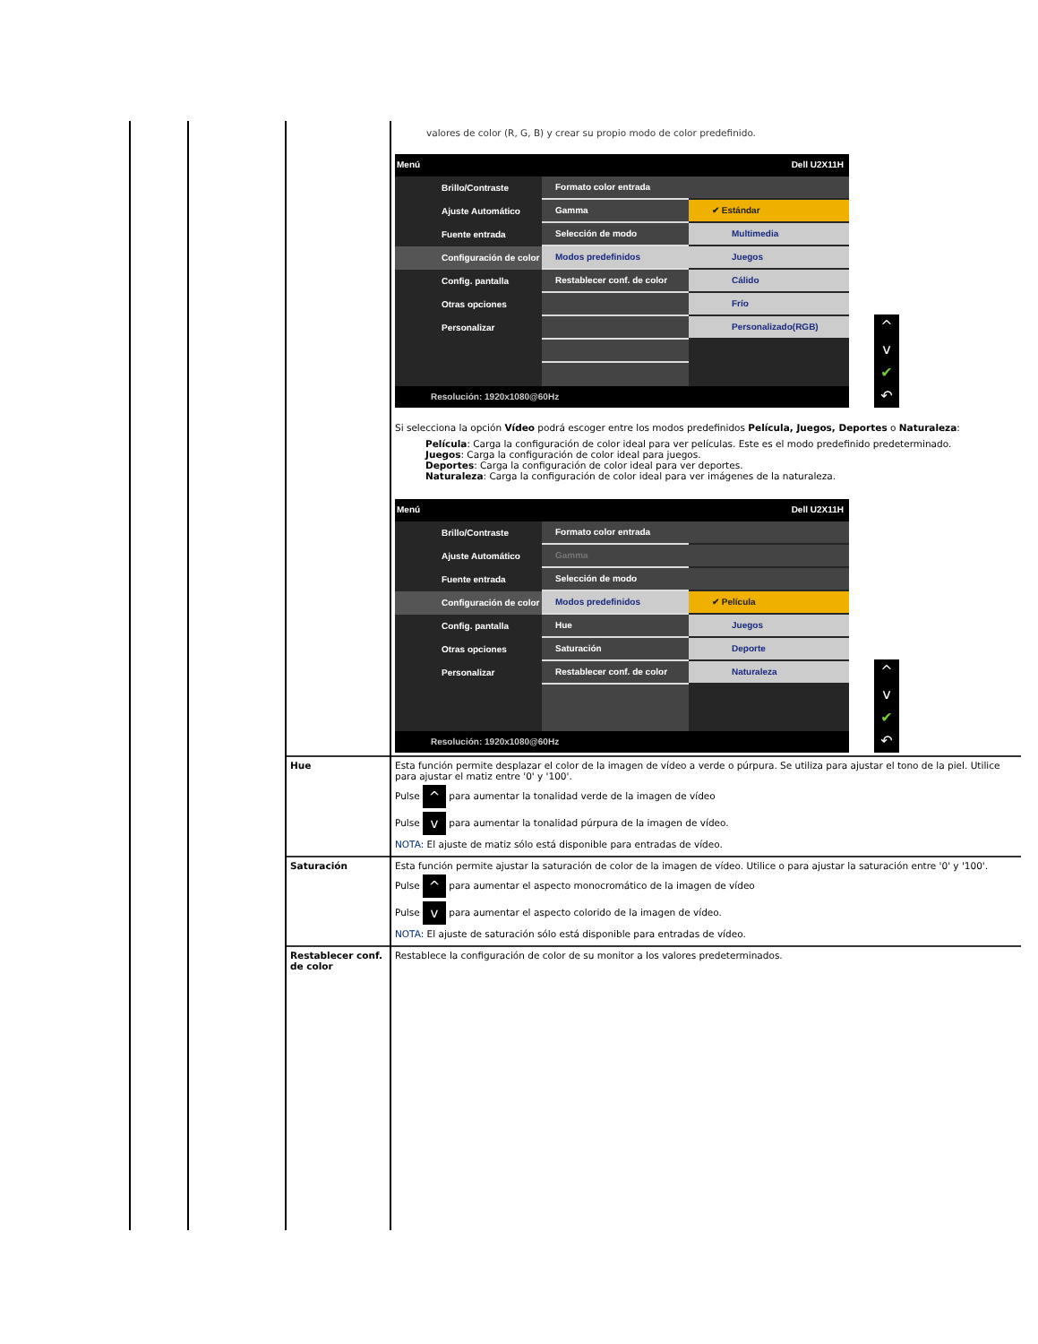| | | | valores de color (R, G, B) y crear su propio modo de color predefinido. Menú Dell U2X11H Brillo/Contraste Ajuste Automático Fuente entrada Configuración de color Config. pantalla Otras opciones Personalizar Formato color entrada Gamma Selección de modo Modos predefinidos Restablecer conf. de color ✔ Estándar Multimedia Juegos Cálido Frío Personalizado(RGB) Resolución: 1920x1080@60Hz ^ v ✔ ↶ Si selecciona la opción Vídeo podrá escoger entre los modos predefinidos Película, Juegos, Deportes o Naturaleza : Película : Carga la configuración de color ideal para ver películas. Este es el modo predefinido predeterminado. Juegos : Carga la configuración de color ideal para juegos. Deportes : Carga la configuración de color ideal para ver deportes. Naturaleza : Carga la configuración de color ideal para ver imágenes de la naturaleza. Menú Dell U2X11H Brillo/Contraste Ajuste Automático Fuente entrada Configuración de color Config. pantalla Otras opciones Personalizar Formato color entrada Gamma Selección de modo Modos predefinidos Hue Saturación Restablecer conf. de color ✔ Película Juegos Deporte Naturaleza Resolución: 1920x1080@60Hz ^ v ✔ ↶ |
| | | Hue | Esta función permite desplazar el color de la imagen de vídeo a verde o púrpura. Se utiliza para ajustar el tono de la piel. Utilice para ajustar el matiz entre '0' y '100'. Pulse ^ para aumentar la tonalidad verde de la imagen de vídeo Pulse v para aumentar la tonalidad púrpura de la imagen de vídeo. NOTA: El ajuste de matiz sólo está disponible para entradas de vídeo. |
| | | Saturación | Esta función permite ajustar la saturación de color de la imagen de vídeo. Utilice o para ajustar la saturación entre '0' y '100'. Pulse ^ para aumentar el aspecto monocromático de la imagen de vídeo Pulse v para aumentar el aspecto colorido de la imagen de vídeo. NOTA: El ajuste de saturación sólo está disponible para entradas de vídeo. |
| | | Restablecer conf. de color | Restablece la configuración de color de su monitor a los valores predeterminados. |